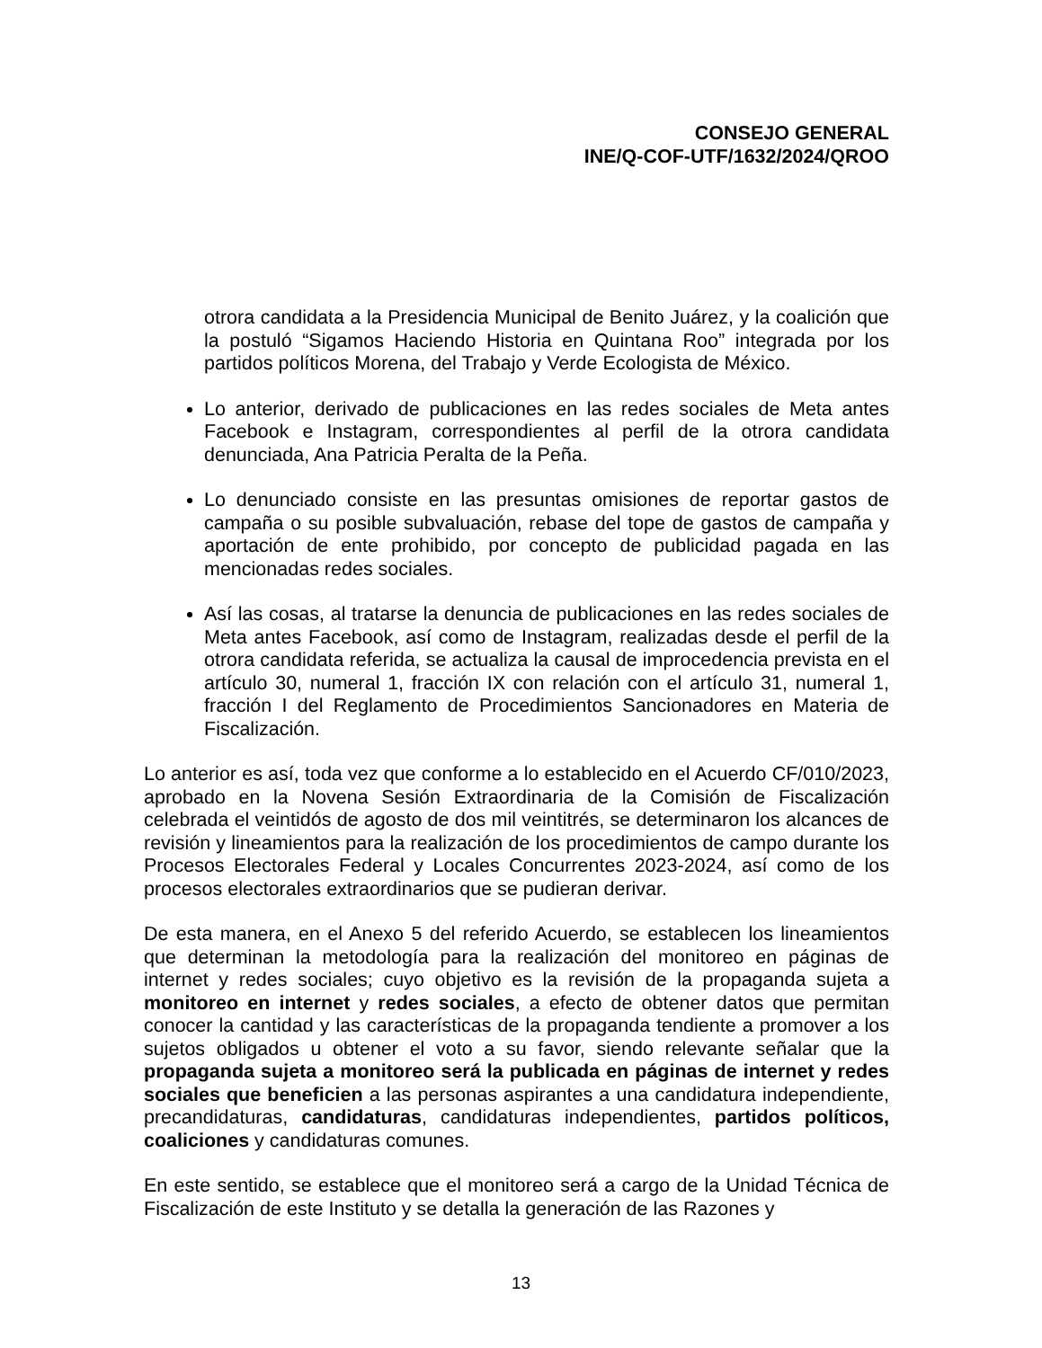CONSEJO GENERAL
INE/Q-COF-UTF/1632/2024/QROO
otrora candidata a la Presidencia Municipal de Benito Juárez, y la coalición que la postuló “Sigamos Haciendo Historia en Quintana Roo” integrada por los partidos políticos Morena, del Trabajo y Verde Ecologista de México.
Lo anterior, derivado de publicaciones en las redes sociales de Meta antes Facebook e Instagram, correspondientes al perfil de la otrora candidata denunciada, Ana Patricia Peralta de la Peña.
Lo denunciado consiste en las presuntas omisiones de reportar gastos de campaña o su posible subvaluación, rebase del tope de gastos de campaña y aportación de ente prohibido, por concepto de publicidad pagada en las mencionadas redes sociales.
Así las cosas, al tratarse la denuncia de publicaciones en las redes sociales de Meta antes Facebook, así como de Instagram, realizadas desde el perfil de la otrora candidata referida, se actualiza la causal de improcedencia prevista en el artículo 30, numeral 1, fracción IX con relación con el artículo 31, numeral 1, fracción I del Reglamento de Procedimientos Sancionadores en Materia de Fiscalización.
Lo anterior es así, toda vez que conforme a lo establecido en el Acuerdo CF/010/2023, aprobado en la Novena Sesión Extraordinaria de la Comisión de Fiscalización celebrada el veintidós de agosto de dos mil veintitrés, se determinaron los alcances de revisión y lineamientos para la realización de los procedimientos de campo durante los Procesos Electorales Federal y Locales Concurrentes 2023-2024, así como de los procesos electorales extraordinarios que se pudieran derivar.
De esta manera, en el Anexo 5 del referido Acuerdo, se establecen los lineamientos que determinan la metodología para la realización del monitoreo en páginas de internet y redes sociales; cuyo objetivo es la revisión de la propaganda sujeta a monitoreo en internet y redes sociales, a efecto de obtener datos que permitan conocer la cantidad y las características de la propaganda tendiente a promover a los sujetos obligados u obtener el voto a su favor, siendo relevante señalar que la propaganda sujeta a monitoreo será la publicada en páginas de internet y redes sociales que beneficien a las personas aspirantes a una candidatura independiente, precandidaturas, candidaturas, candidaturas independientes, partidos políticos, coaliciones y candidaturas comunes.
En este sentido, se establece que el monitoreo será a cargo de la Unidad Técnica de Fiscalización de este Instituto y se detalla la generación de las Razones y
13